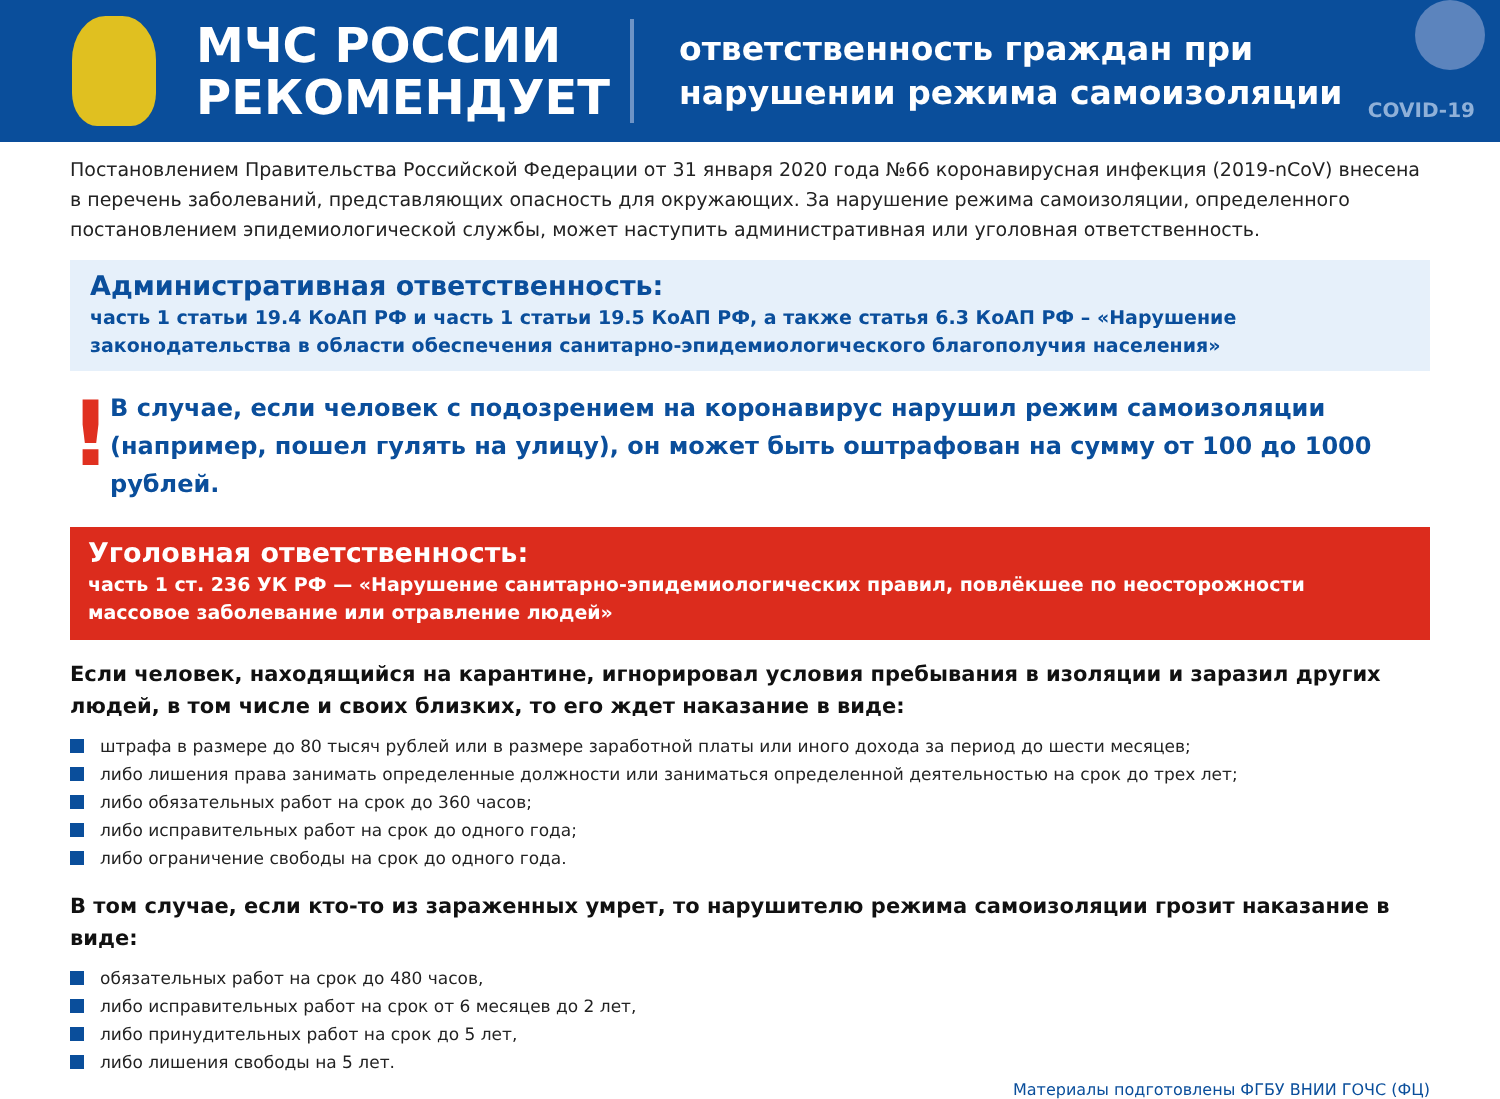МЧС РОССИИ
РЕКОМЕНДУЕТ
ответственность граждан при
нарушении режима самоизоляции
COVID-19
Постановлением Правительства Российской Федерации от 31 января 2020 года №66 коронавирусная инфекция (2019-nCoV) внесена в перечень заболеваний, представляющих опасность для окружающих. За нарушение режима самоизоляции, определенного постановлением эпидемиологической службы, может наступить административная или уголовная ответственность.
Административная ответственность:
часть 1 статьи 19.4 КоАП РФ и часть 1 статьи 19.5 КоАП РФ, а также статья 6.3 КоАП РФ – «Нарушение законодательства в области обеспечения санитарно-эпидемиологического благополучия населения»
!
В случае, если человек с подозрением на коронавирус нарушил режим самоизоляции (например, пошел гулять на улицу), он может быть оштрафован на сумму от 100 до 1000 рублей.
Уголовная ответственность:
часть 1 ст. 236 УК РФ — «Нарушение санитарно-эпидемиологических правил, повлёкшее по неосторожности массовое заболевание или отравление людей»
Если человек, находящийся на карантине, игнорировал условия пребывания в изоляции и заразил других людей, в том числе и своих близких, то его ждет наказание в виде:
штрафа в размере до 80 тысяч рублей или в размере заработной платы или иного дохода за период до шести месяцев;
либо лишения права занимать определенные должности или заниматься определенной деятельностью на срок до трех лет;
либо обязательных работ на срок до 360 часов;
либо исправительных работ на срок до одного года;
либо ограничение свободы на срок до одного года.
В том случае, если кто-то из зараженных умрет, то нарушителю режима самоизоляции грозит наказание в виде:
обязательных работ на срок до 480 часов,
либо исправительных работ на срок от 6 месяцев до 2 лет,
либо принудительных работ на срок до 5 лет,
либо лишения свободы на 5 лет.
Материалы подготовлены ФГБУ ВНИИ ГОЧС (ФЦ)